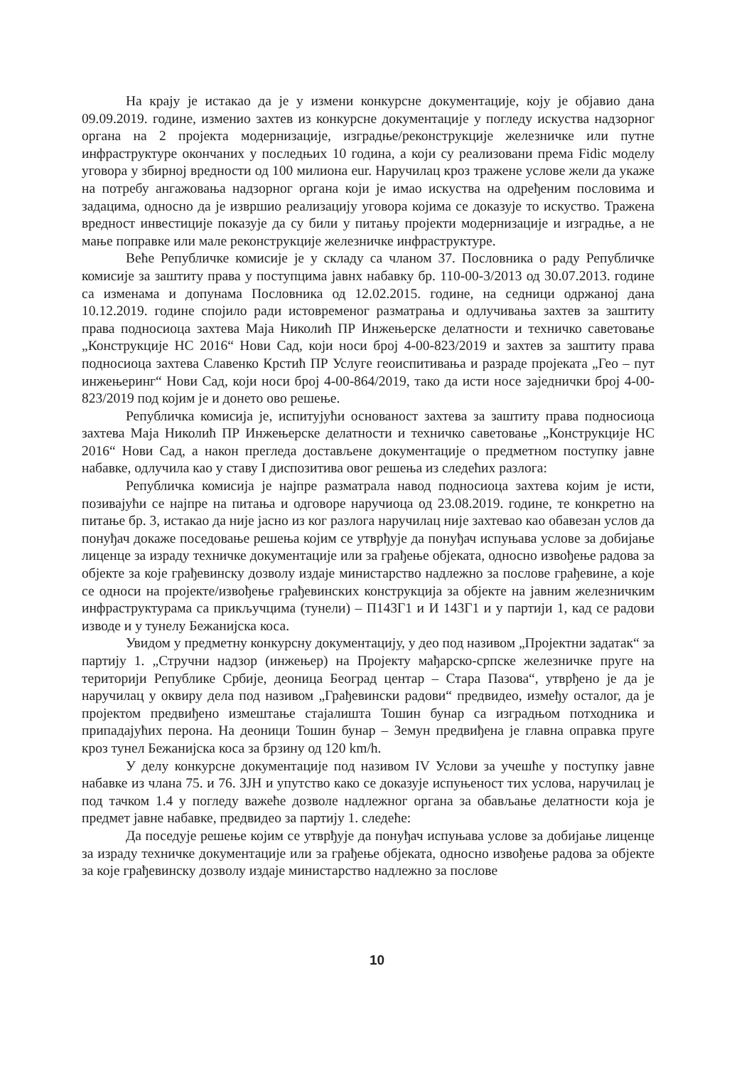На крају је истакао да је у измени конкурсне документације, коју је објавио дана 09.09.2019. године, изменио захтев из конкурсне документације у погледу искуства надзорног органа на 2 пројекта модернизације, изградње/реконструкције железничке или путне инфраструктуре окончаних у последњих 10 година, а који су реализовани према Fidic моделу уговора у збирној вредности од 100 милиона eur. Наручилац кроз тражене услове жели да укаже на потребу ангажовања надзорног органа који је имао искуства на одређеним пословима и задацима, односно да је извршио реализацију уговора којима се доказује то искуство. Тражена вредност инвестиције показује да су били у питању пројекти модернизације и изградње, а не мање поправке или мале реконструкције железничке инфраструктуре.
Веће Републичке комисије је у складу са чланом 37. Пословника о раду Републичке комисије за заштиту права у поступцима јавнх набавку бр. 110-00-3/2013 од 30.07.2013. године са изменама и допунама Пословника од 12.02.2015. године, на седници одржаној дана 10.12.2019. године спојило ради истовременог разматрања и одлучивања захтев за заштиту права подносиоца захтева Маја Николић ПР Инжењерске делатности и техничко саветовање „Конструкције НС 2016“ Нови Сад, који носи број 4-00-823/2019 и захтев за заштиту права подносиоца захтева Славенко Крстић ПР Услуге геоиспитивања и разраде пројеката „Гео – пут инжењеринг“ Нови Сад, који носи број 4-00-864/2019, тако да исти носе заједнички број 4-00-823/2019 под којим је и донето ово решење.
Републичка комисија је, испитујући основаност захтева за заштиту права подносиоца захтева Маја Николић ПР Инжењерске делатности и техничко саветовање „Конструкције НС 2016“ Нови Сад, а након прегледа достављене документације о предметном поступку јавне набавке, одлучила као у ставу I диспозитива овог решења из следећих разлога:
Републичка комисија је најпре разматрала навод подносиоца захтева којим је исти, позивајући се најпре на питања и одговоре наручиоца од 23.08.2019. године, те конкретно на питање бр. 3, истакао да није јасно из ког разлога наручилац није захтевао као обавезан услов да понуђач докаже поседовање решења којим се утврђује да понуђач испуњава услове за добијање лиценце за израду техничке документације или за грађење објеката, односно извођење радова за објекте за које грађевинску дозволу издаје министарство надлежно за послове грађевине, а које се односи на пројекте/извођење грађевинских конструкција за објекте на јавним железничким инфраструктурама са прикључцима (тунели) – П143Г1 и И 143Г1 и у партији 1, кад се радови изводе и у тунелу Бежанијска коса.
Увидом у предметну конкурсну документацију, у део под називом „Пројектни задатак“ за партију 1. „Стручни надзор (инжењер) на Пројекту мађарско-српске железничке пруге на територији Републике Србије, деоница Београд центар – Стара Пазова“, утврђено је да је наручилац у оквиру дела под називом „Грађевински радови“ предвидео, између осталог, да је пројектом предвиђено измештање стајалишта Тошин бунар са изградњом потходника и припадајућих перона. На деоници Тошин бунар – Земун предвиђена је главна оправка пруге кроз тунел Бежанијска коса за брзину од 120 km/h.
У делу конкурсне документације под називом IV Услови за учешће у поступку јавне набавке из члана 75. и 76. ЗЈН и упутство како се доказује испуњеност тих услова, наручилац је под тачком 1.4 у погледу важеће дозволе надлежног органа за обављање делатности која је предмет јавне набавке, предвидео за партију 1. следеће:
Да поседује решење којим се утврђује да понуђач испуњава услове за добијање лиценце за израду техничке документације или за грађење објеката, односно извођење радова за објекте за које грађевинску дозволу издаје министарство надлежно за послове
10